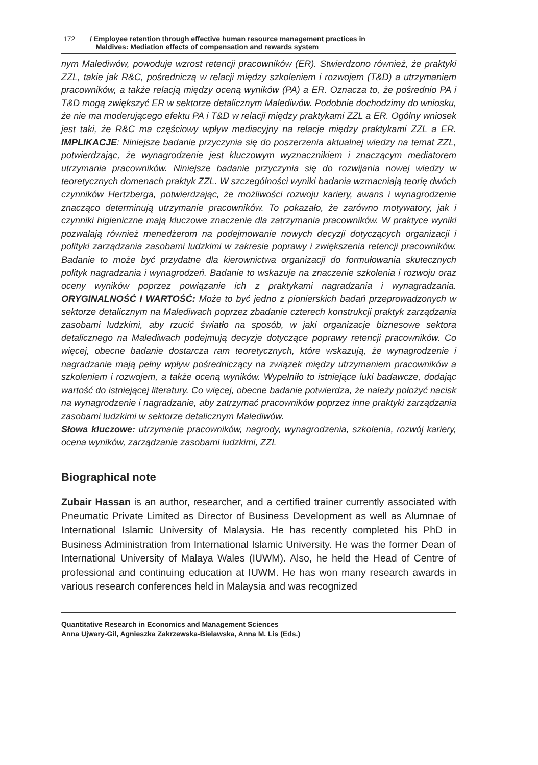172 / Employee retention through effective human resource management practices in
Maldives: Mediation effects of compensation and rewards system
nym Malediwów, powoduje wzrost retencji pracowników (ER). Stwierdzono również, że praktyki ZZL, takie jak R&C, pośredniczą w relacji między szkoleniem i rozwojem (T&D) a utrzymaniem pracowników, a także relacją między oceną wyników (PA) a ER. Oznacza to, że pośrednio PA i T&D mogą zwiększyć ER w sektorze detalicznym Malediwów. Podobnie dochodzimy do wniosku, że nie ma moderującego efektu PA i T&D w relacji między praktykami ZZL a ER. Ogólny wniosek jest taki, że R&C ma częściowy wpływ mediacyjny na relacje między praktykami ZZL a ER. IMPLIKACJE: Niniejsze badanie przyczynia się do poszerzenia aktualnej wiedzy na temat ZZL, potwierdzając, że wynagrodzenie jest kluczowym wyznacznikiem i znaczącym mediatorem utrzymania pracowników. Niniejsze badanie przyczynia się do rozwijania nowej wiedzy w teoretycznych domenach praktyk ZZL. W szczególności wyniki badania wzmacniają teorię dwóch czynników Hertzberga, potwierdzając, że możliwości rozwoju kariery, awans i wynagrodzenie znacząco determinują utrzymanie pracowników. To pokazało, że zarówno motywatory, jak i czynniki higieniczne mają kluczowe znaczenie dla zatrzymania pracowników. W praktyce wyniki pozwalają również menedżerom na podejmowanie nowych decyzji dotyczących organizacji i polityki zarządzania zasobami ludzkimi w zakresie poprawy i zwiększenia retencji pracowników. Badanie to może być przydatne dla kierownictwa organizacji do formułowania skutecznych polityk nagradzania i wynagrodzeń. Badanie to wskazuje na znaczenie szkolenia i rozwoju oraz oceny wyników poprzez powiązanie ich z praktykami nagradzania i wynagradzania. ORYGINALNOŚĆ I WARTOŚĆ: Może to być jedno z pionierskich badań przeprowadzonych w sektorze detalicznym na Malediwach poprzez zbadanie czterech konstrukcji praktyk zarządzania zasobami ludzkimi, aby rzucić światło na sposób, w jaki organizacje biznesowe sektora detalicznego na Malediwach podejmują decyzje dotyczące poprawy retencji pracowników. Co więcej, obecne badanie dostarcza ram teoretycznych, które wskazują, że wynagrodzenie i nagradzanie mają pełny wpływ pośredniczący na związek między utrzymaniem pracowników a szkoleniem i rozwojem, a także oceną wyników. Wypełniło to istniejące luki badawcze, dodając wartość do istniejącej literatury. Co więcej, obecne badanie potwierdza, że należy położyć nacisk na wynagrodzenie i nagradzanie, aby zatrzymać pracowników poprzez inne praktyki zarządzania zasobami ludzkimi w sektorze detalicznym Malediwów.
Słowa kluczowe: utrzymanie pracowników, nagrody, wynagrodzenia, szkolenia, rozwój kariery, ocena wyników, zarządzanie zasobami ludzkimi, ZZL
Biographical note
Zubair Hassan is an author, researcher, and a certified trainer currently associated with Pneumatic Private Limited as Director of Business Development as well as Alumnae of International Islamic University of Malaysia. He has recently completed his PhD in Business Administration from International Islamic University. He was the former Dean of International University of Malaya Wales (IUWM). Also, he held the Head of Centre of professional and continuing education at IUWM. He has won many research awards in various research conferences held in Malaysia and was recognized
Quantitative Research in Economics and Management Sciences
Anna Ujwary-Gil, Agnieszka Zakrzewska-Bielawska, Anna M. Lis (Eds.)